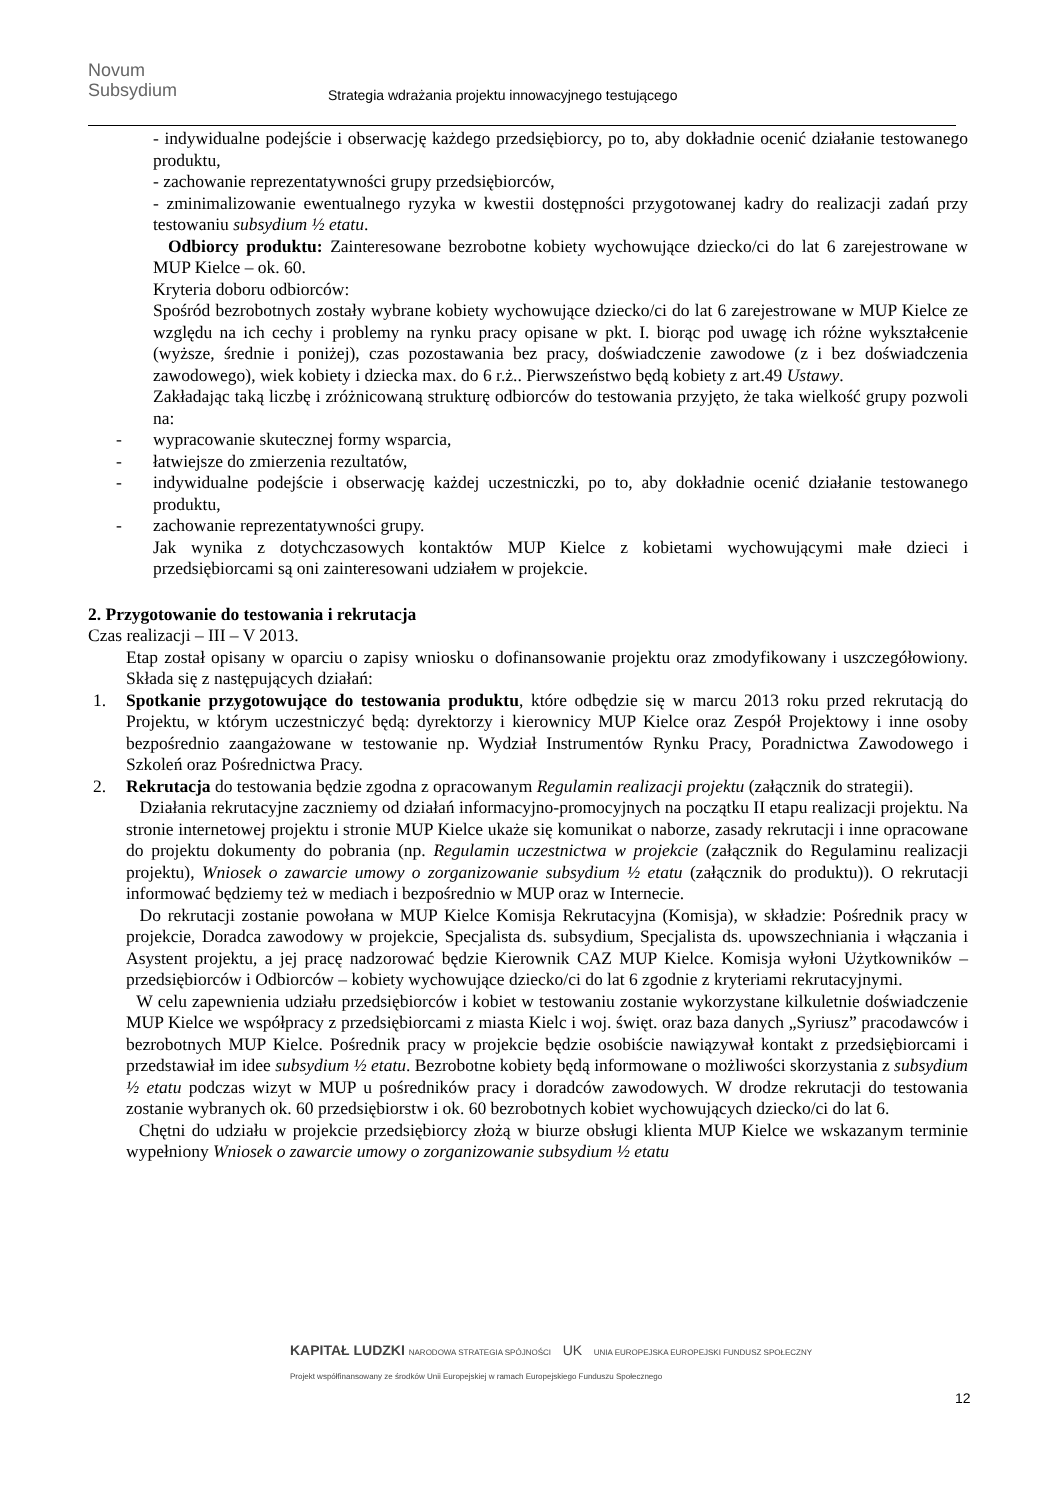Novum
Subsydium
Strategia wdrażania projektu innowacyjnego testującego
- indywidualne podejście i obserwację każdego przedsiębiorcy, po to, aby dokładnie ocenić działanie testowanego produktu,
- zachowanie reprezentatywności grupy przedsiębiorców,
- zminimalizowanie ewentualnego ryzyka w kwestii dostępności przygotowanej kadry do realizacji zadań przy testowaniu subsydium ½ etatu.
Odbiorcy produktu: Zainteresowane bezrobotne kobiety wychowujące dziecko/ci do lat 6 zarejestrowane w MUP Kielce – ok. 60.
Kryteria doboru odbiorców:
Spośród bezrobotnych zostały wybrane kobiety wychowujące dziecko/ci do lat 6 zarejestrowane w MUP Kielce ze względu na ich cechy i problemy na rynku pracy opisane w pkt. I. biorąc pod uwagę ich różne wykształcenie (wyższe, średnie i poniżej), czas pozostawania bez pracy, doświadczenie zawodowe (z i bez doświadczenia zawodowego), wiek kobiety i dziecka max. do 6 r.ż.. Pierwszeństwo będą kobiety z art.49 Ustawy.
Zakładając taką liczbę i zróżnicowaną strukturę odbiorców do testowania przyjęto, że taka wielkość grupy pozwoli na:
- wypracowanie skutecznej formy wsparcia,
- łatwiejsze do zmierzenia rezultatów,
- indywidualne podejście i obserwację każdej uczestniczki, po to, aby dokładnie ocenić działanie testowanego produktu,
- zachowanie reprezentatywności grupy.
Jak wynika z dotychczasowych kontaktów MUP Kielce z kobietami wychowującymi małe dzieci i przedsiębiorcami są oni zainteresowani udziałem w projekcie.
2. Przygotowanie do testowania i rekrutacja
Czas realizacji – III – V 2013.
Etap został opisany w oparciu o zapisy wniosku o dofinansowanie projektu oraz zmodyfikowany i uszczegółowiony. Składa się z następujących działań:
1. Spotkanie przygotowujące do testowania produktu, które odbędzie się w marcu 2013 roku przed rekrutacją do Projektu, w którym uczestniczyć będą: dyrektorzy i kierownicy MUP Kielce oraz Zespół Projektowy i inne osoby bezpośrednio zaangażowane w testowanie np. Wydział Instrumentów Rynku Pracy, Poradnictwa Zawodowego i Szkoleń oraz Pośrednictwa Pracy.
2. Rekrutacja do testowania będzie zgodna z opracowanym Regulamin realizacji projektu (załącznik do strategii).
Działania rekrutacyjne zaczniemy od działań informacyjno-promocyjnych na początku II etapu realizacji projektu. Na stronie internetowej projektu i stronie MUP Kielce ukaże się komunikat o naborze, zasady rekrutacji i inne opracowane do projektu dokumenty do pobrania (np. Regulamin uczestnictwa w projekcie (załącznik do Regulaminu realizacji projektu), Wniosek o zawarcie umowy o zorganizowanie subsydium ½ etatu (załącznik do produktu)). O rekrutacji informować będziemy też w mediach i bezpośrednio w MUP oraz w Internecie.
Do rekrutacji zostanie powołana w MUP Kielce Komisja Rekrutacyjna (Komisja), w składzie: Pośrednik pracy w projekcie, Doradca zawodowy w projekcie, Specjalista ds. subsydium, Specjalista ds. upowszechniania i włączania i Asystent projektu, a jej pracę nadzorować będzie Kierownik CAZ MUP Kielce. Komisja wyłoni Użytkowników – przedsiębiorców i Odbiorców – kobiety wychowujące dziecko/ci do lat 6 zgodnie z kryteriami rekrutacyjnymi.
W celu zapewnienia udziału przedsiębiorców i kobiet w testowaniu zostanie wykorzystane kilkuletnie doświadczenie MUP Kielce we współpracy z przedsiębiorcami z miasta Kielc i woj. święt. oraz baza danych „Syriusz” pracodawców i bezrobotnych MUP Kielce. Pośrednik pracy w projekcie będzie osobiście nawiązywał kontakt z przedsiębiorcami i przedstawiał im idee subsydium ½ etatu. Bezrobotne kobiety będą informowane o możliwości skorzystania z subsydium ½ etatu podczas wizyt w MUP u pośredników pracy i doradców zawodowych. W drodze rekrutacji do testowania zostanie wybranych ok. 60 przedsiębiorstw i ok. 60 bezrobotnych kobiet wychowujących dziecko/ci do lat 6.
Chętni do udziału w projekcie przedsiębiorcy złożą w biurze obsługi klienta MUP Kielce we wskazanym terminie wypełniony Wniosek o zawarcie umowy o zorganizowanie subsydium ½ etatu
KAPITAŁ LUDZKI NARODOWA STRATEGIA SPÓJNOŚCI UK UNIA EUROPEJSKA EUROPEJSKI FUNDUSZ SPOŁECZNY
Projekt współfinansowany ze środków Unii Europejskiej w ramach Europejskiego Funduszu Społecznego
12